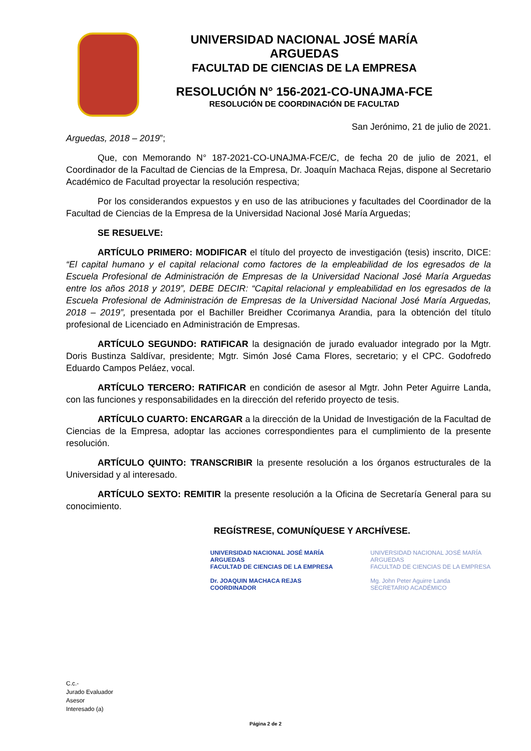UNIVERSIDAD NACIONAL JOSÉ MARÍA ARGUEDAS
FACULTAD DE CIENCIAS DE LA EMPRESA
RESOLUCIÓN N° 156-2021-CO-UNAJMA-FCE
RESOLUCIÓN DE COORDINACIÓN DE FACULTAD
San Jerónimo, 21 de julio de 2021.
Arguedas, 2018 – 2019”;
Que, con Memorando N° 187-2021-CO-UNAJMA-FCE/C, de fecha 20 de julio de 2021, el Coordinador de la Facultad de Ciencias de la Empresa, Dr. Joaquín Machaca Rejas, dispone al Secretario Académico de Facultad proyectar la resolución respectiva;
Por los considerandos expuestos y en uso de las atribuciones y facultades del Coordinador de la Facultad de Ciencias de la Empresa de la Universidad Nacional José María Arguedas;
SE RESUELVE:
ARTÍCULO PRIMERO: MODIFICAR el título del proyecto de investigación (tesis) inscrito, DICE: “El capital humano y el capital relacional como factores de la empleabilidad de los egresados de la Escuela Profesional de Administración de Empresas de la Universidad Nacional José María Arguedas entre los años 2018 y 2019”, DEBE DECIR: “Capital relacional y empleabilidad en los egresados de la Escuela Profesional de Administración de Empresas de la Universidad Nacional José María Arguedas, 2018 – 2019”, presentada por el Bachiller Breidher Ccorimanya Arandia, para la obtención del título profesional de Licenciado en Administración de Empresas.
ARTÍCULO SEGUNDO: RATIFICAR la designación de jurado evaluador integrado por la Mgtr. Doris Bustinza Saldívar, presidente; Mgtr. Simón José Cama Flores, secretario; y el CPC. Godofredo Eduardo Campos Peláez, vocal.
ARTÍCULO TERCERO: RATIFICAR en condición de asesor al Mgtr. John Peter Aguirre Landa, con las funciones y responsabilidades en la dirección del referido proyecto de tesis.
ARTÍCULO CUARTO: ENCARGAR a la dirección de la Unidad de Investigación de la Facultad de Ciencias de la Empresa, adoptar las acciones correspondientes para el cumplimiento de la presente resolución.
ARTÍCULO QUINTO: TRANSCRIBIR la presente resolución a los órganos estructurales de la Universidad y al interesado.
ARTÍCULO SEXTO: REMITIR la presente resolución a la Oficina de Secretaría General para su conocimiento.
REGÍSTRESE, COMUNÍQUESE Y ARCHÍVESE.
UNIVERSIDAD NACIONAL JOSÉ MARÍA ARGUEDAS
FACULTAD DE CIENCIAS DE LA EMPRESA
Dr. JOAQUIN MACHACA REJAS
COORDINADOR
UNIVERSIDAD NACIONAL JOSÉ MARÍA ARGUEDAS
FACULTAD DE CIENCIAS DE LA EMPRESA
Mg. John Peter Aguirre Landa
SECRETARIO ACADÉMICO
C.c.-
Jurado Evaluador
Asesor
Interesado (a)
Página 2 de 2